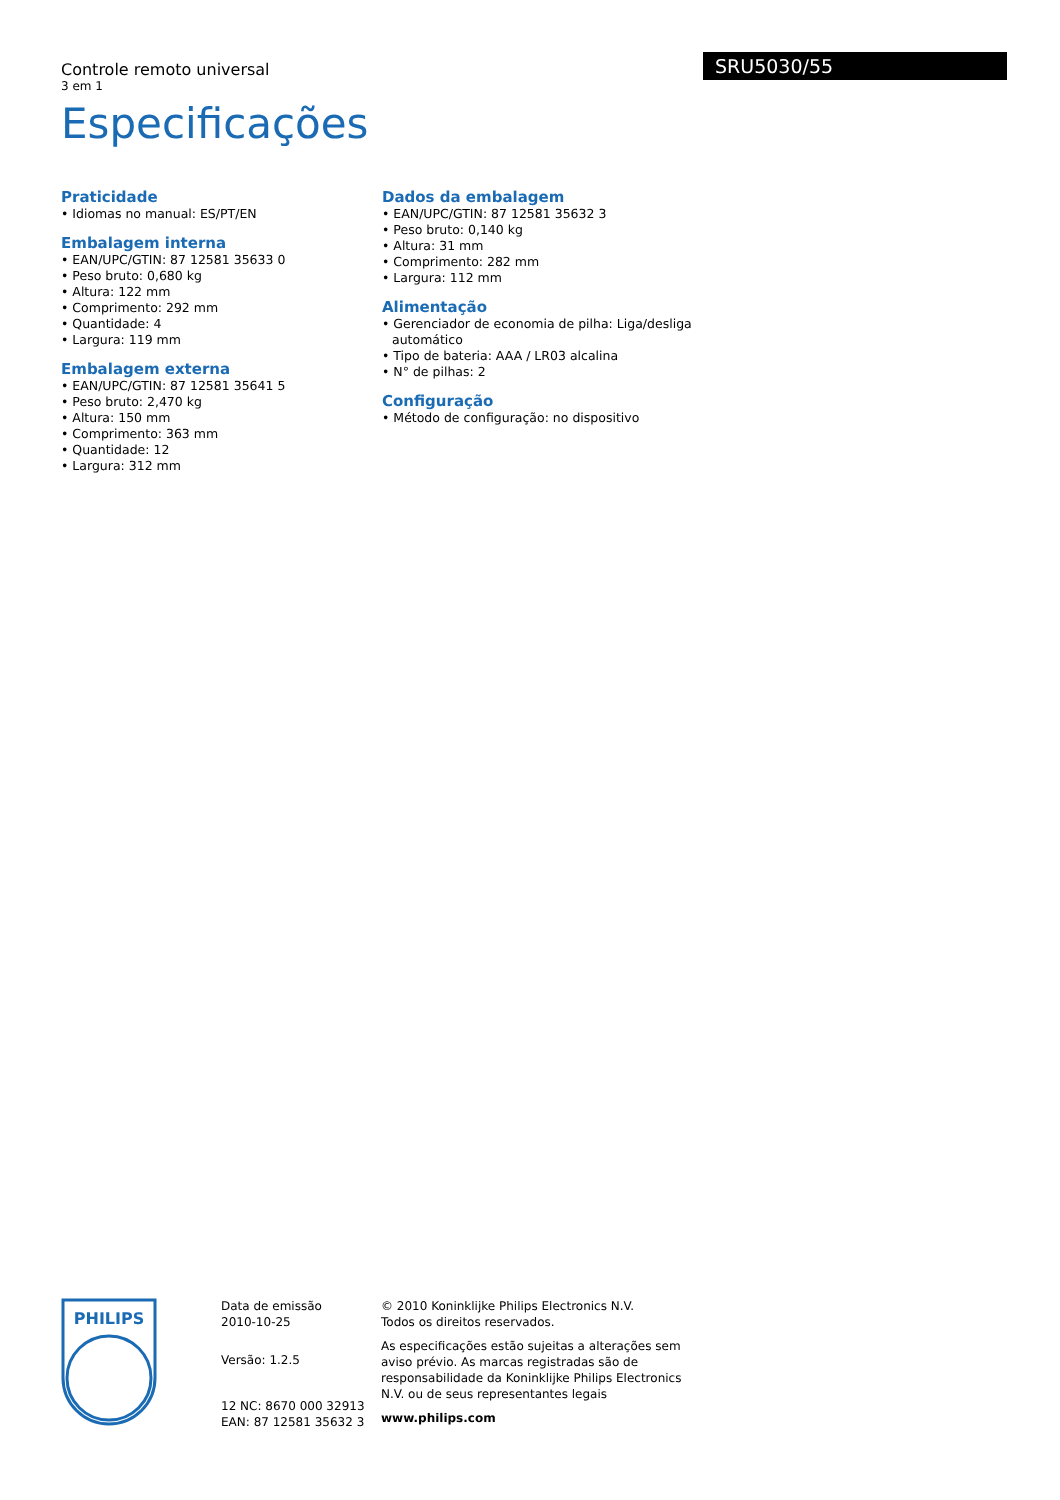Controle remoto universal
3 em 1
Especificações
SRU5030/55
Praticidade
• Idiomas no manual: ES/PT/EN
Embalagem interna
• EAN/UPC/GTIN: 87 12581 35633 0
• Peso bruto: 0,680 kg
• Altura: 122 mm
• Comprimento: 292 mm
• Quantidade: 4
• Largura: 119 mm
Embalagem externa
• EAN/UPC/GTIN: 87 12581 35641 5
• Peso bruto: 2,470 kg
• Altura: 150 mm
• Comprimento: 363 mm
• Quantidade: 12
• Largura: 312 mm
Dados da embalagem
• EAN/UPC/GTIN: 87 12581 35632 3
• Peso bruto: 0,140 kg
• Altura: 31 mm
• Comprimento: 282 mm
• Largura: 112 mm
Alimentação
• Gerenciador de economia de pilha: Liga/desliga automático
• Tipo de bateria: AAA / LR03 alcalina
• N° de pilhas: 2
Configuração
• Método de configuração: no dispositivo
PHILIPS
Data de emissão
2010-10-25
Versão: 1.2.5
12 NC: 8670 000 32913
EAN: 87 12581 35632 3
© 2010 Koninklijke Philips Electronics N.V.
Todos os direitos reservados.
As especificações estão sujeitas a alterações sem aviso prévio. As marcas registradas são de responsabilidade da Koninklijke Philips Electronics N.V. ou de seus representantes legais
www.philips.com